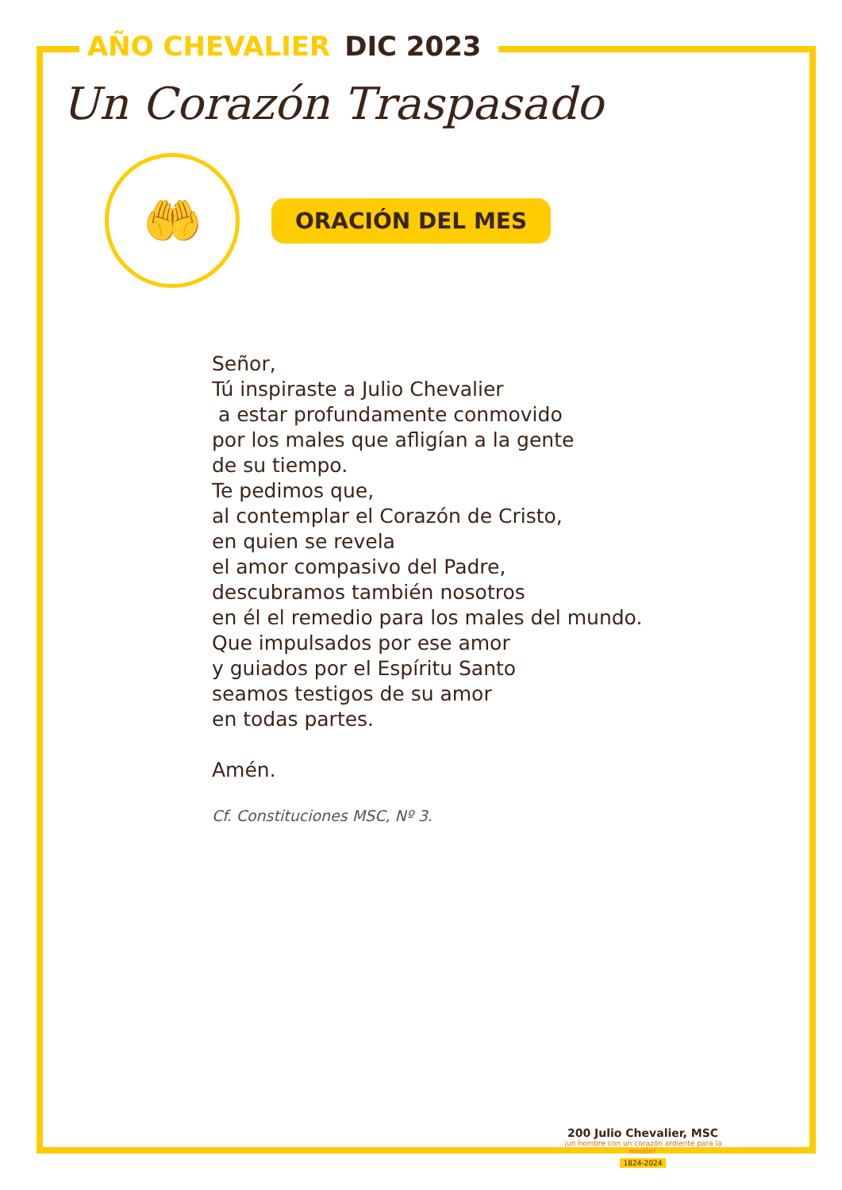AÑO CHEVALIER DIC 2023
Un Corazón Traspasado
🤲
ORACIÓN DEL MES
Señor,
Tú inspiraste a Julio Chevalier
a estar profundamente conmovido
por los males que afligían a la gente
de su tiempo.
Te pedimos que,
al contemplar el Corazón de Cristo,
en quien se revela
el amor compasivo del Padre,
descubramos también nosotros
en él el remedio para los males del mundo.
Que impulsados por ese amor
y guiados por el Espíritu Santo
seamos testigos de su amor
en todas partes.
Amén.
Cf. Constituciones MSC, Nº 3.
200 Julio Chevalier, MSC
¡un hombre con un corazón ardiente para la misión!
1824-2024